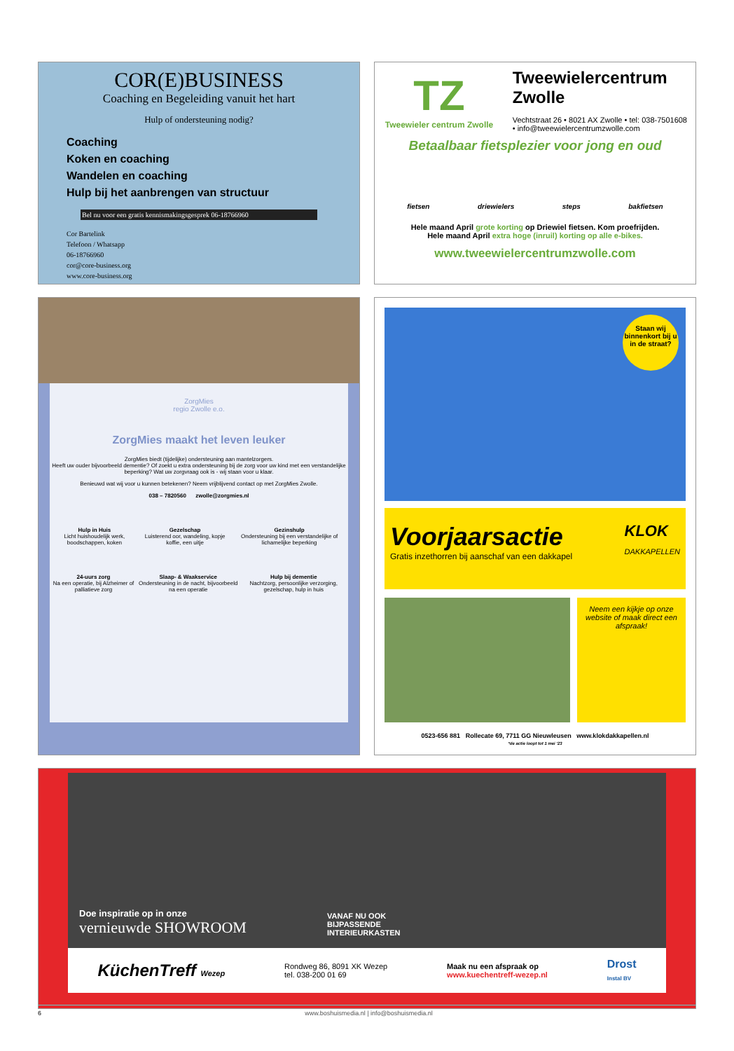COR(E)BUSINESS
Coaching en Begeleiding vanuit het hart
Hulp of ondersteuning nodig?
Coaching
Koken en coaching
Wandelen en coaching
Hulp bij het aanbrengen van structuur
Bel nu voor een gratis kennismakingsgesprek 06-18766960
Cor Bartelink
Telefoon / Whatsapp
06-18766960
cor@core-business.org
www.core-business.org
TZ
Tweewieler centrum Zwolle
Tweewielercentrum
Zwolle
Vechtstraat 26 • 8021 AX Zwolle • tel: 038-7501608
• info@tweewielercentrumzwolle.com
Betaalbaar fietsplezier voor jong en oud
fietsen driewielers steps bakfietsen
Hele maand April grote korting op Driewiel fietsen. Kom proefrijden.
Hele maand April extra hoge (inruil) korting op alle e-bikes.
www.tweewielercentrumzwolle.com
ZorgMies
regio Zwolle e.o.
ZorgMies maakt het leven leuker
ZorgMies biedt (tijdelijke) ondersteuning aan mantelzorgers.
Heeft uw ouder bijvoorbeeld dementie? Of zoekt u extra ondersteuning bij de zorg voor uw kind met een verstandelijke beperking? Wat uw zorgvraag ook is - wij staan voor u klaar.
Benieuwd wat wij voor u kunnen betekenen? Neem vrijblijvend contact op met ZorgMies Zwolle.
038 – 7820560 zwolle@zorgmies.nl
Hulp in Huis
Licht huishoudelijk werk, boodschappen, koken
Gezelschap
Luisterend oor, wandeling, kopje koffie, een uitje
Gezinshulp
Ondersteuning bij een verstandelijke of lichamelijke beperking
24-uurs zorg
Na een operatie, bij Alzheimer of palliatieve zorg
Slaap- & Waakservice
Ondersteuning in de nacht, bijvoorbeeld na een operatie
Hulp bij dementie
Nachtzorg, persoonlijke verzorging, gezelschap, hulp in huis
Staan wij binnenkort bij u in de straat?
Voorjaarsactie
Gratis inzethorren bij aanschaf van een dakkapel
KLOK
DAKKAPELLEN
Neem een kijkje op onze website of maak direct een afspraak!
0523-656 881 Rollecate 69, 7711 GG Nieuwleusen www.klokdakkapellen.nl
*de actie loopt tot 1 mei '23
Doe inspiratie op in onze
vernieuwde SHOWROOM
VANAF NU OOK
BIJPASSENDE
INTERIEURKASTEN
KüchenTreff Wezep
Rondweg 86, 8091 XK Wezep
tel. 038-200 01 69
Maak nu een afspraak op
www.kuechentreff-wezep.nl
Drost
Instal BV
6 www.boshuismedia.nl | info@boshuismedia.nl